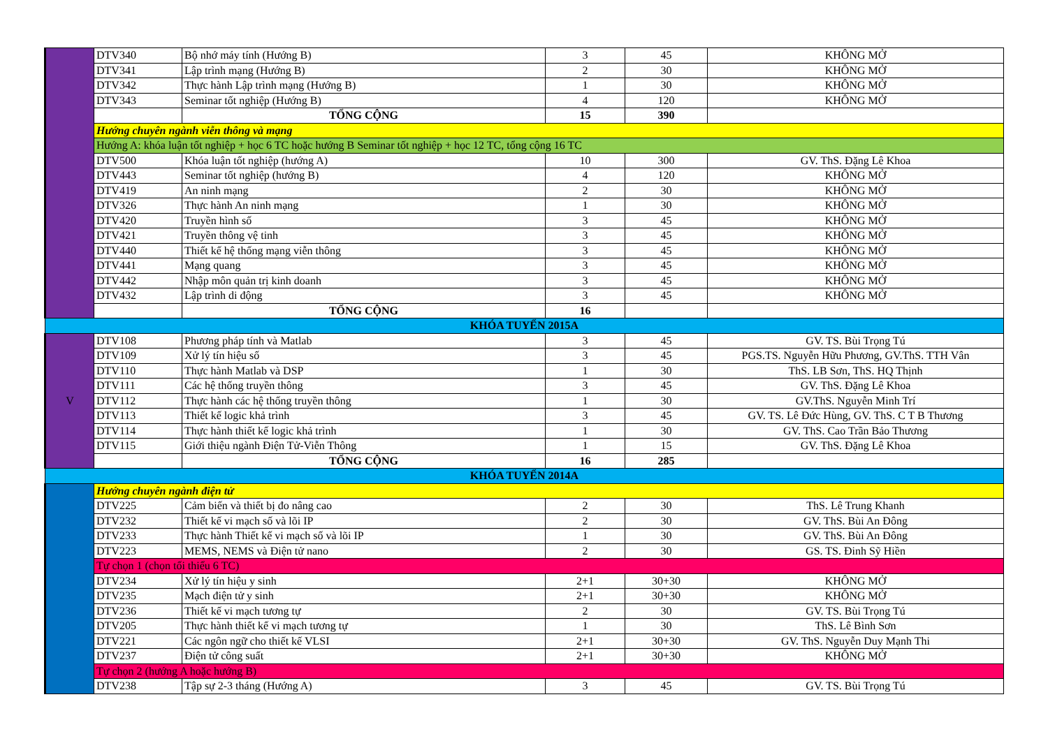| | DTV340 | Bộ nhớ máy tính (Hướng B) | 3 | 45 | KHÔNG MỞ |
| | DTV341 | Lập trình mạng (Hướng B) | 2 | 30 | KHÔNG MỞ |
| | DTV342 | Thực hành Lập trình mạng (Hướng B) | 1 | 30 | KHÔNG MỞ |
| | DTV343 | Seminar tốt nghiệp (Hướng B) | 4 | 120 | KHÔNG MỞ |
| | | TỔNG CỘNG | 15 | 390 | |
| | Hướng chuyên ngành viễn thông và mạng | | | | |
| | Hướng A: khóa luận tốt nghiệp + học 6 TC hoặc hướng B Seminar tốt nghiệp + học 12 TC, tổng cộng 16 TC | | | | |
| | DTV500 | Khóa luận tốt nghiệp (hướng A) | 10 | 300 | GV. ThS. Đặng Lê Khoa |
| | DTV443 | Seminar tốt nghiệp (hướng B) | 4 | 120 | KHÔNG MỞ |
| | DTV419 | An ninh mạng | 2 | 30 | KHÔNG MỞ |
| | DTV326 | Thực hành An ninh mạng | 1 | 30 | KHÔNG MỞ |
| | DTV420 | Truyền hình số | 3 | 45 | KHÔNG MỞ |
| | DTV421 | Truyền thông vệ tinh | 3 | 45 | KHÔNG MỞ |
| | DTV440 | Thiết kế hệ thống mạng viễn thông | 3 | 45 | KHÔNG MỞ |
| | DTV441 | Mạng quang | 3 | 45 | KHÔNG MỞ |
| | DTV442 | Nhập môn quản trị kinh doanh | 3 | 45 | KHÔNG MỞ |
| | DTV432 | Lập trình di động | 3 | 45 | KHÔNG MỞ |
| | | TỔNG CỘNG | 16 | | |
| KHÓA TUYỂN 2015A | | | | | |
| V | DTV108 | Phương pháp tính và Matlab | 3 | 45 | GV. TS. Bùi Trọng Tú |
| | DTV109 | Xử lý tín hiệu số | 3 | 45 | PGS.TS. Nguyễn Hữu Phương, GV.ThS. TTH Vân |
| | DTV110 | Thực hành Matlab và DSP | 1 | 30 | ThS. LB Sơn, ThS. HQ Thịnh |
| | DTV111 | Các hệ thống truyền thông | 3 | 45 | GV. ThS. Đặng Lê Khoa |
| | DTV112 | Thực hành các hệ thống truyền thông | 1 | 30 | GV.ThS. Nguyễn Minh Trí |
| | DTV113 | Thiết kế logic khả trình | 3 | 45 | GV. TS. Lê Đức Hùng, GV. ThS. C T B Thương |
| | DTV114 | Thực hành thiết kế logic khả trình | 1 | 30 | GV. ThS. Cao Trần Bảo Thương |
| | DTV115 | Giới thiệu ngành Điện Tử-Viễn Thông | 1 | 15 | GV. ThS. Đặng Lê Khoa |
| | | TỔNG CỘNG | 16 | 285 | |
| KHÓA TUYỂN 2014A | | | | | |
| | Hướng chuyên ngành điện tử | | | | |
| | DTV225 | Cảm biến và thiết bị đo nâng cao | 2 | 30 | ThS. Lê Trung Khanh |
| | DTV232 | Thiết kế vi mạch số và lõi IP | 2 | 30 | GV. ThS. Bùi An Đông |
| | DTV233 | Thực hành Thiết kế vi mạch số và lõi IP | 1 | 30 | GV. ThS. Bùi An Đông |
| | DTV223 | MEMS, NEMS và Điện tử nano | 2 | 30 | GS. TS. Đinh Sỹ Hiền |
| | Tự chọn 1 (chọn tối thiểu 6 TC) | | | | |
| | DTV234 | Xử lý tín hiệu y sinh | 2+1 | 30+30 | KHÔNG MỞ |
| | DTV235 | Mạch điện tử y sinh | 2+1 | 30+30 | KHÔNG MỞ |
| | DTV236 | Thiết kế vi mạch tương tự | 2 | 30 | GV. TS. Bùi Trọng Tú |
| | DTV205 | Thực hành thiết kế vi mạch tương tự | 1 | 30 | ThS. Lê Bình Sơn |
| | DTV221 | Các ngôn ngữ cho thiết kế VLSI | 2+1 | 30+30 | GV. ThS. Nguyễn Duy Mạnh Thi |
| | DTV237 | Điện tử công suất | 2+1 | 30+30 | KHÔNG MỞ |
| | Tự chọn 2 (hướng A hoặc hướng B) | | | | |
| | DTV238 | Tập sự 2-3 tháng (Hướng A) | 3 | 45 | GV. TS. Bùi Trọng Tú |